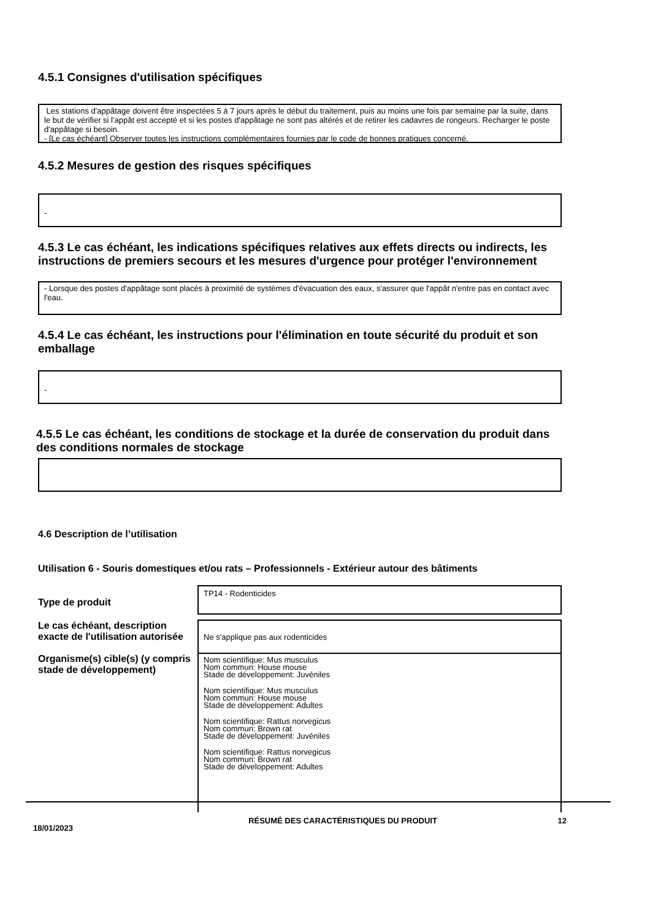4.5.1 Consignes d'utilisation spécifiques
Les stations d'appâtage doivent être inspectées 5 à 7 jours après le début du traitement, puis au moins une fois par semaine par la suite, dans le but de vérifier si l'appât est accepté et si les postes d'appâtage ne sont pas altérés et de retirer les cadavres de rongeurs. Recharger le poste d'appâtage si besoin.
- [Le cas échéant] Observer toutes les instructions complémentaires fournies par le code de bonnes pratiques concerné.
4.5.2 Mesures de gestion des risques spécifiques
-
4.5.3 Le cas échéant, les indications spécifiques relatives aux effets directs ou indirects, les instructions de premiers secours et les mesures d'urgence pour protéger l'environnement
- Lorsque des postes d'appâtage sont placés à proximité de systèmes d'évacuation des eaux, s'assurer que l'appât n'entre pas en contact avec l'eau.
4.5.4 Le cas échéant, les instructions pour l'élimination en toute sécurité du produit et son emballage
-
4.5.5 Le cas échéant, les conditions de stockage et la durée de conservation du produit dans des conditions normales de stockage
4.6 Description de l’utilisation
Utilisation 6 - Souris domestiques et/ou rats – Professionnels - Extérieur autour des bâtiments
| Type de produit | TP14 - Rodenticides |
| Le cas échéant, description exacte de l'utilisation autorisée | Ne s'applique pas aux rodenticides |
| Organisme(s) cible(s) (y compris stade de développement) | Nom scientifique: Mus musculus Nom commun: House mouse Stade de développement: Juvéniles Nom scientifique: Mus musculus Nom commun: House mouse Stade de développement: Adultes Nom scientifique: Rattus norvegicus Nom commun: Brown rat Stade de développement: Juvéniles Nom scientifique: Rattus norvegicus Nom commun: Brown rat Stade de développement: Adultes |
18/01/2023
RÉSUMÉ DES CARACTÉRISTIQUES DU PRODUIT 12